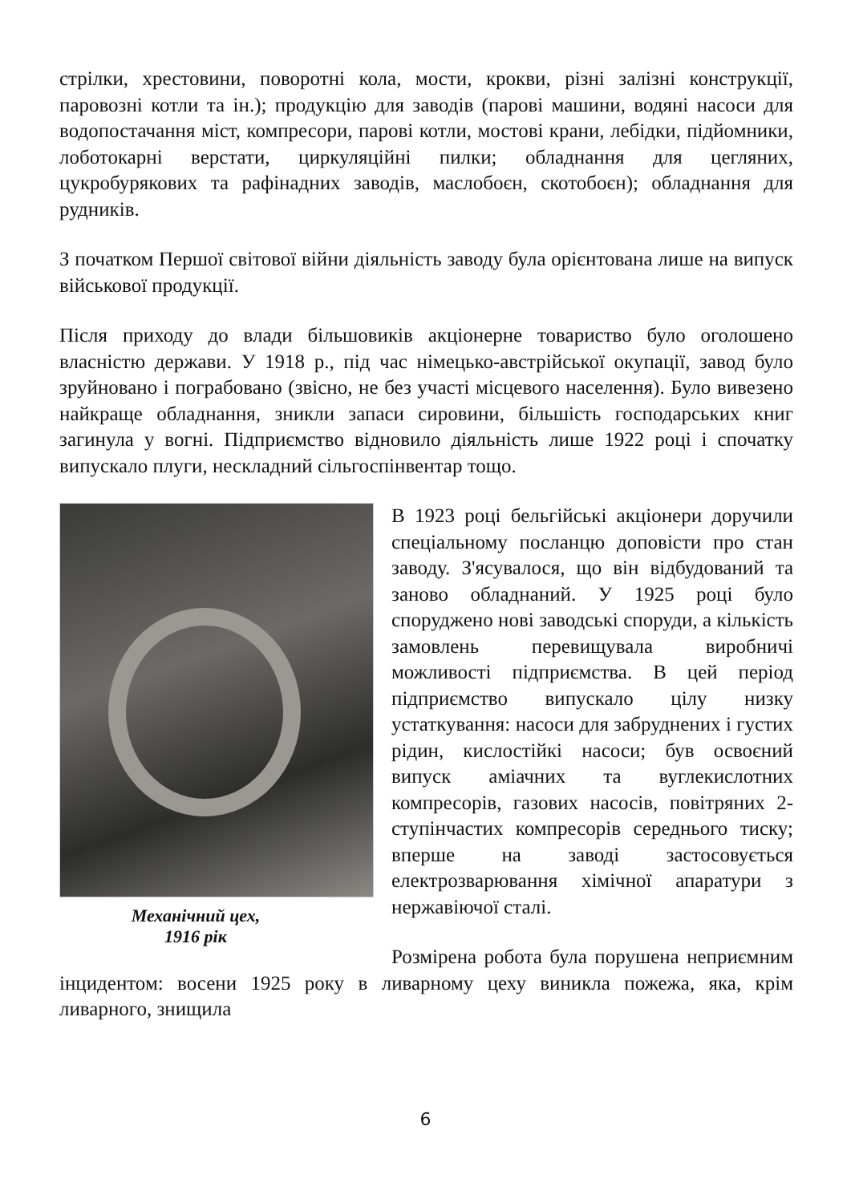стрілки, хрестовини, поворотні кола, мости, крокви, різні залізні конструкції, паровозні котли та ін.); продукцію для заводів (парові машини, водяні насоси для водопостачання міст, компресори, парові котли, мостові крани, лебідки, підйомники, лоботокарні верстати, циркуляційні пилки; обладнання для цегляних, цукробурякових та рафінадних заводів, маслобоєн, скотобоєн); обладнання для рудників.
З початком Першої світової війни діяльність заводу була орієнтована лише на випуск військової продукції.
Після приходу до влади більшовиків акціонерне товариство було оголошено власністю держави. У 1918 р., під час німецько-австрійської окупації, завод було зруйновано і пограбовано (звісно, не без участі місцевого населення). Було вивезено найкраще обладнання, зникли запаси сировини, більшість господарських книг загинула у вогні. Підприємство відновило діяльність лише 1922 році і спочатку випускало плуги, нескладний сільгоспінвентар тощо.
Механічний цех,
1916 рік
В 1923 році бельгійські акціонери доручили спеціальному посланцю доповісти про стан заводу. З'ясувалося, що він відбудований та заново обладнаний. У 1925 році було споруджено нові заводські споруди, а кількість замовлень перевищувала виробничі можливості підприємства. В цей період підприємство випускало цілу низку устаткування: насоси для забруднених і густих рідин, кислостійкі насоси; був освоєний випуск аміачних та вуглекислотних компресорів, газових насосів, повітряних 2-ступінчастих компресорів середнього тиску; вперше на заводі застосовується електрозварювання хімічної апаратури з нержавіючої сталі.
Розмірена робота була порушена неприємним інцидентом: восени 1925 року в ливарному цеху виникла пожежа, яка, крім ливарного, знищила
6